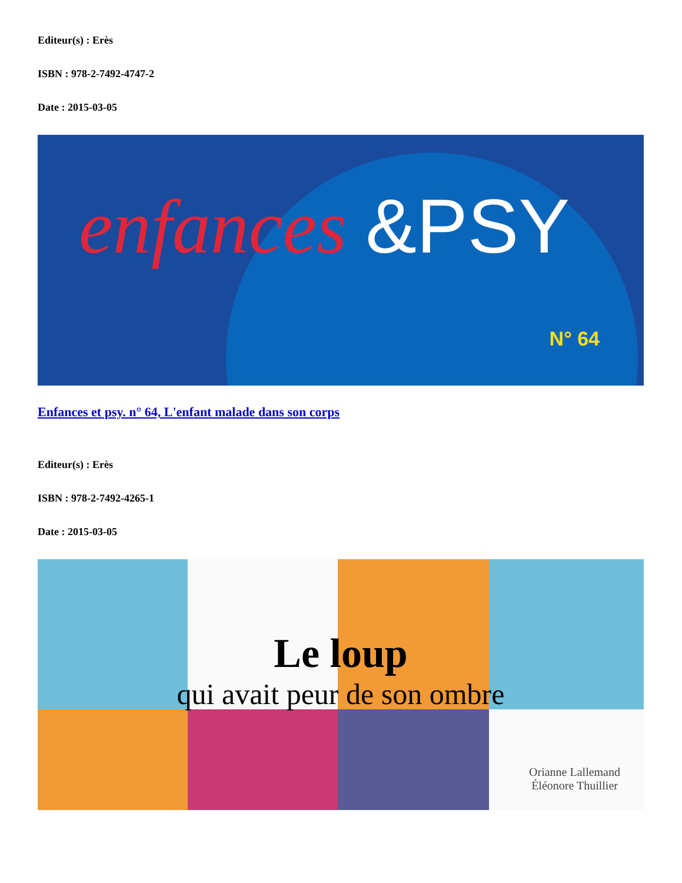Editeur(s) : Erès
ISBN : 978-2-7492-4747-2
Date : 2015-03-05
enfances &PSY
N° 64
Enfances et psy. n° 64, L'enfant malade dans son corps
Editeur(s) : Erès
ISBN : 978-2-7492-4265-1
Date : 2015-03-05
Le loup
qui avait peur de son ombre
Orianne Lallemand
Éléonore Thuillier